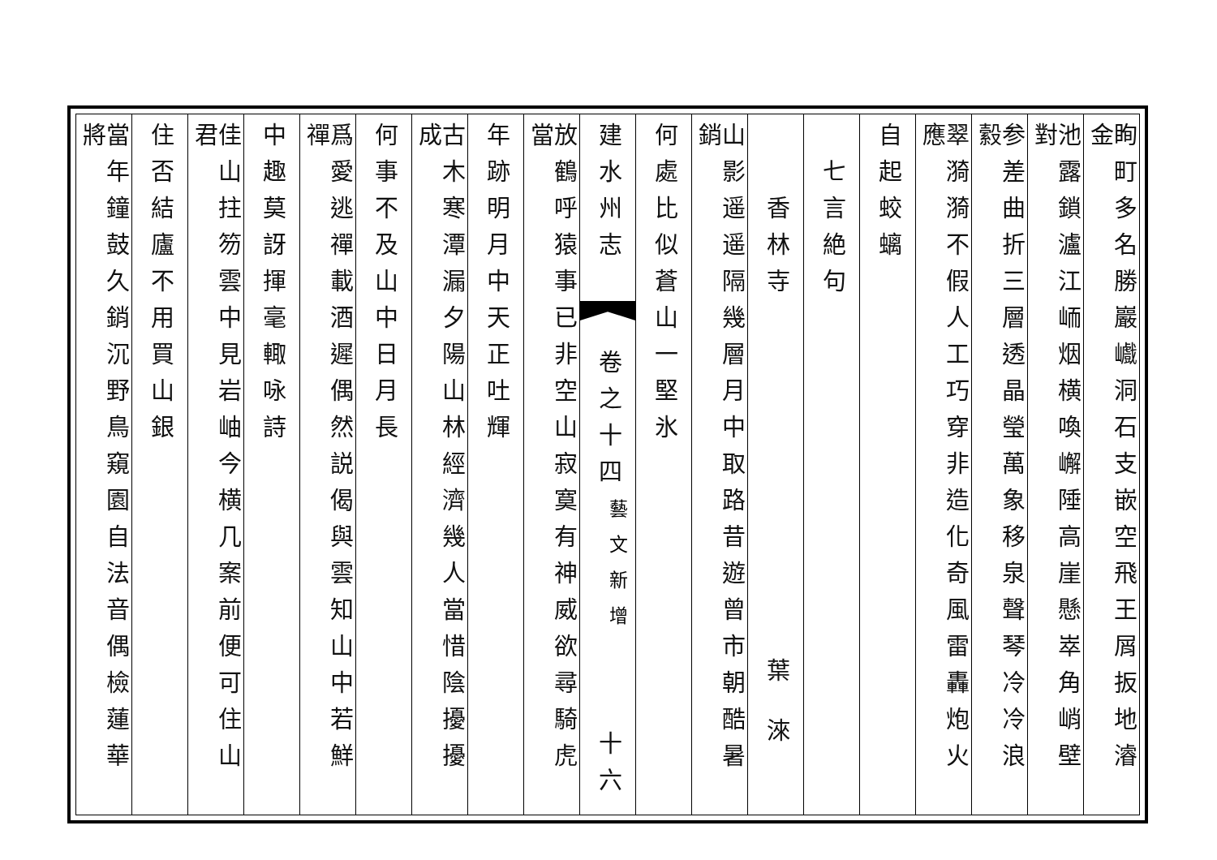眴町多名勝巖巇洞石支嵌空飛王屑扳地濬金
池露鎖瀘江峏烟横喚嶰陲高崖懸崒角峭壁對
参差曲折三層透晶瑩萬象移泉聲琴冷冷浪縠
翠漪漪不假人工巧穿非造化奇風雷轟炮火應
自起蛟螭
七言絶句
香林寺
葉
淶
山影遥遥隔幾層月中取路昔遊曾市朝酷暑銷
何處比似蒼山一堅氷
建水州志
卷之十四
藝文新增
十六
放鶴呼猿事已非空山寂寞有神威欲尋騎虎當
年跡明月中天正吐輝
古木寒潭漏夕陽山林經濟幾人當惜陰擾擾成
何事不及山中日月長
爲愛逃禪載酒遲偶然説偈與雲知山中若鮮禪
中趣莫訝揮毫輙咏詩
佳山拄笏雲中見岩岫今横几案前便可住山君
住否結廬不用買山銀
當年鐘鼓久銷沉野鳥窺園自法音偶檢蓮華將